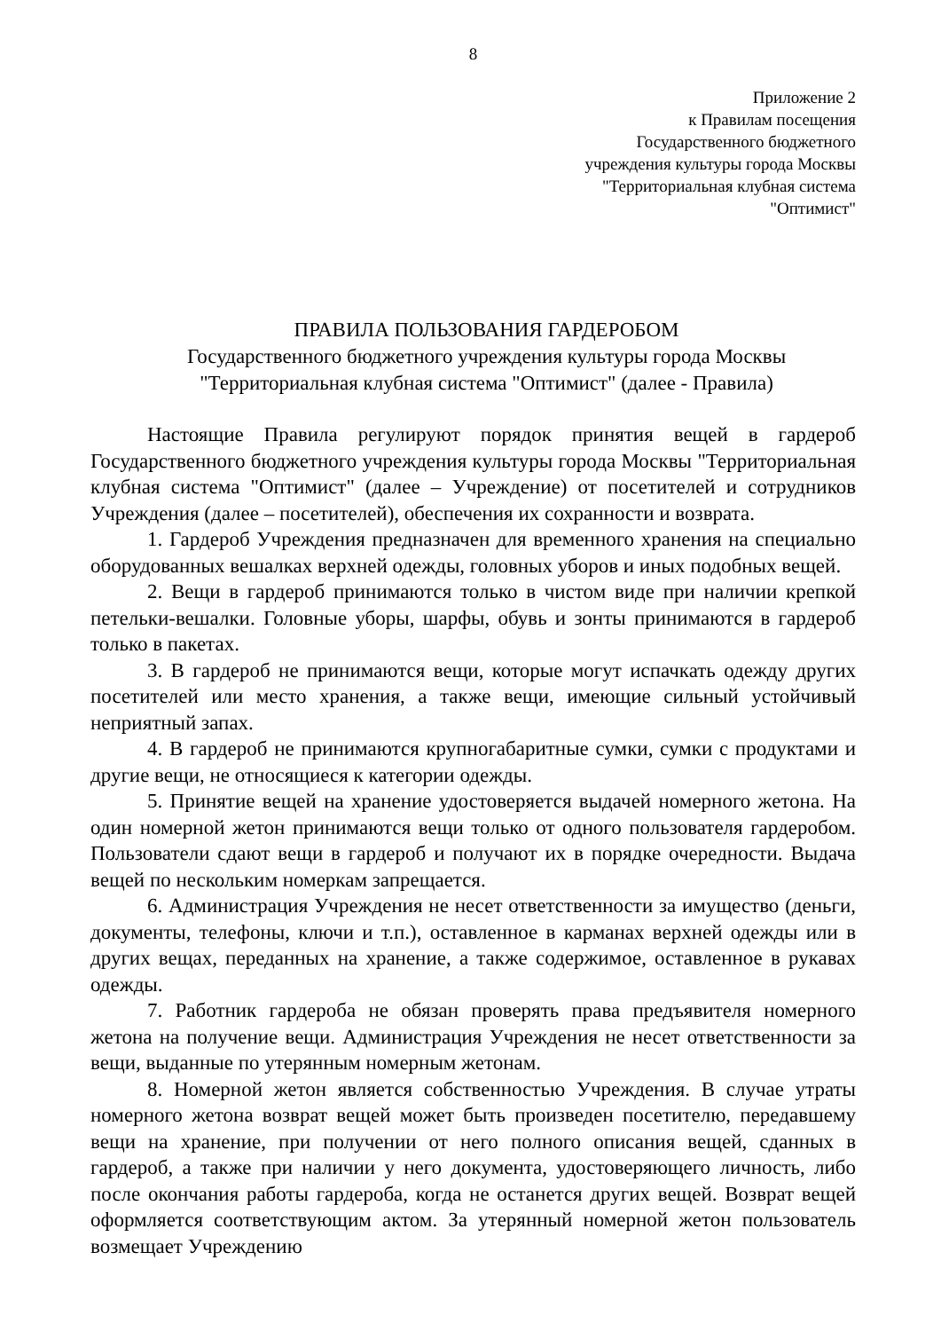8
Приложение 2
к Правилам посещения
Государственного бюджетного
учреждения культуры города Москвы
"Территориальная клубная система
"Оптимист"
ПРАВИЛА ПОЛЬЗОВАНИЯ ГАРДЕРОБОМ
Государственного бюджетного учреждения культуры города Москвы
"Территориальная клубная система "Оптимист" (далее - Правила)
Настоящие Правила регулируют порядок принятия вещей в гардероб Государственного бюджетного учреждения культуры города Москвы "Территориальная клубная система "Оптимист" (далее – Учреждение) от посетителей и сотрудников Учреждения (далее – посетителей), обеспечения их сохранности и возврата.
1. Гардероб Учреждения предназначен для временного хранения на специально оборудованных вешалках верхней одежды, головных уборов и иных подобных вещей.
2. Вещи в гардероб принимаются только в чистом виде при наличии крепкой петельки-вешалки. Головные уборы, шарфы, обувь и зонты принимаются в гардероб только в пакетах.
3. В гардероб не принимаются вещи, которые могут испачкать одежду других посетителей или место хранения, а также вещи, имеющие сильный устойчивый неприятный запах.
4. В гардероб не принимаются крупногабаритные сумки, сумки с продуктами и другие вещи, не относящиеся к категории одежды.
5. Принятие вещей на хранение удостоверяется выдачей номерного жетона. На один номерной жетон принимаются вещи только от одного пользователя гардеробом. Пользователи сдают вещи в гардероб и получают их в порядке очередности. Выдача вещей по нескольким номеркам запрещается.
6. Администрация Учреждения не несет ответственности за имущество (деньги, документы, телефоны, ключи и т.п.), оставленное в карманах верхней одежды или в других вещах, переданных на хранение, а также содержимое, оставленное в рукавах одежды.
7. Работник гардероба не обязан проверять права предъявителя номерного жетона на получение вещи. Администрация Учреждения не несет ответственности за вещи, выданные по утерянным номерным жетонам.
8. Номерной жетон является собственностью Учреждения. В случае утраты номерного жетона возврат вещей может быть произведен посетителю, передавшему вещи на хранение, при получении от него полного описания вещей, сданных в гардероб, а также при наличии у него документа, удостоверяющего личность, либо после окончания работы гардероба, когда не останется других вещей. Возврат вещей оформляется соответствующим актом. За утерянный номерной жетон пользователь возмещает Учреждению